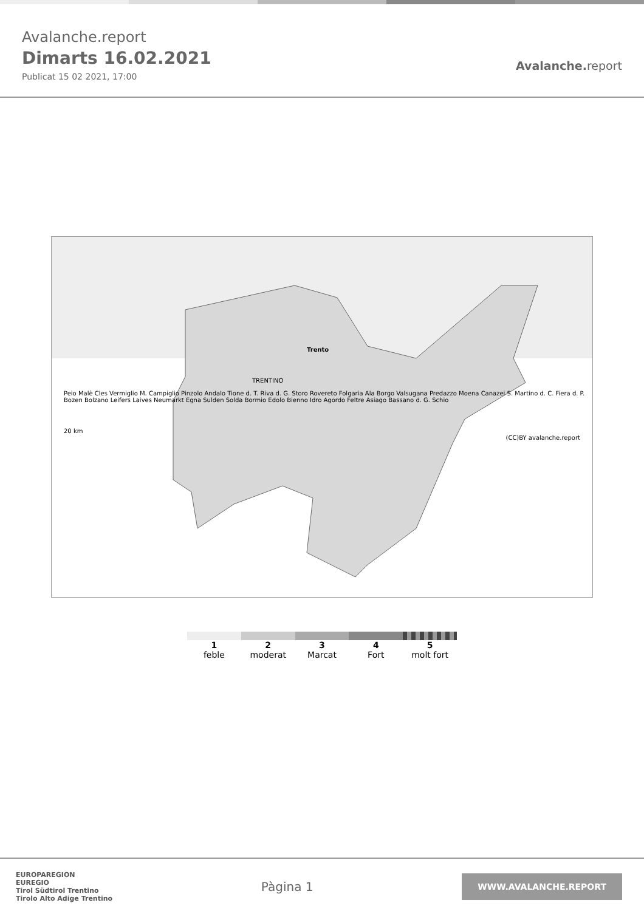Avalanche.report
Dimarts 16.02.2021
Publicat 15 02 2021, 17:00
Avalanche. report
Trento
TRENTINO
Peio Malè Cles Vermiglio M. Campiglio Pinzolo Andalo Tione d. T. Riva d. G. Storo Rovereto Folgaria Ala Borgo Valsugana Predazzo Moena Canazei S. Martino d. C. Fiera d. P. Bozen Bolzano Leifers Laives Neumarkt Egna Sulden Solda Bormio Edolo Bienno Idro Agordo Feltre Asiago Bassano d. G. Schio
20 km
(CC)BY avalanche.report
1
feble
2
moderat
3
Marcat
4
Fort
5
molt fort
EUROPAREGION
EUREGIO
Tirol Südtirol Trentino
Tirolo Alto Adige Trentino
Pàgina 1
WWW.AVALANCHE.REPORT